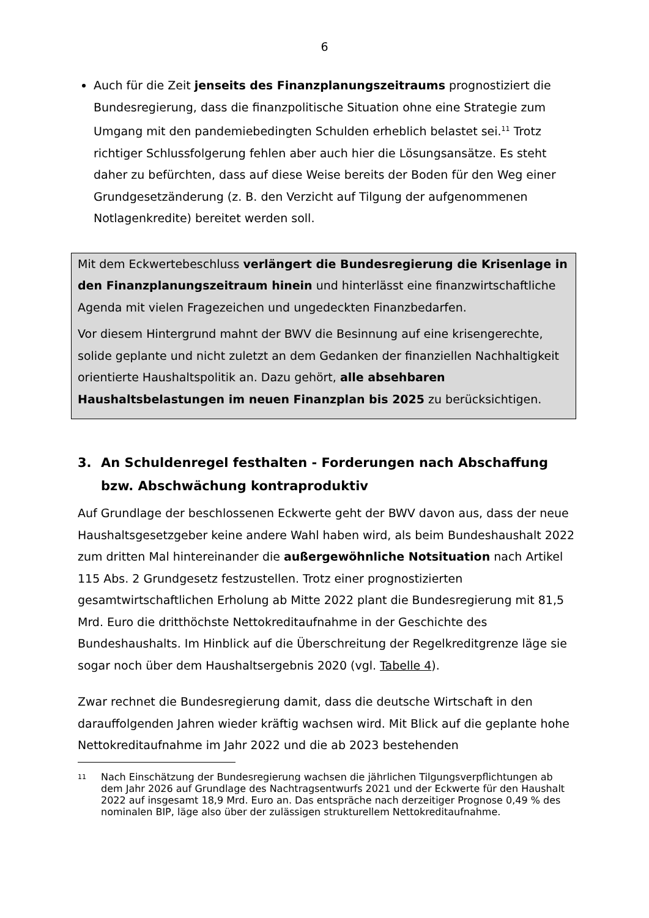6
Auch für die Zeit jenseits des Finanzplanungszeitraums prognostiziert die Bundesregierung, dass die finanzpolitische Situation ohne eine Strategie zum Umgang mit den pandemiebedingten Schulden erheblich belastet sei.<sup>11</sup> Trotz richtiger Schlussfolgerung fehlen aber auch hier die Lösungsansätze. Es steht daher zu befürchten, dass auf diese Weise bereits der Boden für den Weg einer Grundgesetzänderung (z. B. den Verzicht auf Tilgung der aufgenommenen Notlagenkredite) bereitet werden soll.
Mit dem Eckwertebeschluss verlängert die Bundesregierung die Krisenlage in den Finanzplanungszeitraum hinein und hinterlässt eine finanzwirtschaftliche Agenda mit vielen Fragezeichen und ungedeckten Finanzbedarfen.
Vor diesem Hintergrund mahnt der BWV die Besinnung auf eine krisengerechte, solide geplante und nicht zuletzt an dem Gedanken der finanziellen Nachhaltigkeit orientierte Haushaltspolitik an. Dazu gehört, alle absehbaren Haushaltsbelastungen im neuen Finanzplan bis 2025 zu berücksichtigen.
3. An Schuldenregel festhalten - Forderungen nach Abschaffung bzw. Abschwächung kontraproduktiv
Auf Grundlage der beschlossenen Eckwerte geht der BWV davon aus, dass der neue Haushaltsgesetzgeber keine andere Wahl haben wird, als beim Bundeshaushalt 2022 zum dritten Mal hintereinander die außergewöhnliche Notsituation nach Artikel 115 Abs. 2 Grundgesetz festzustellen. Trotz einer prognostizierten gesamtwirtschaftlichen Erholung ab Mitte 2022 plant die Bundesregierung mit 81,5 Mrd. Euro die dritthöchste Nettokreditaufnahme in der Geschichte des Bundeshaushalts. Im Hinblick auf die Überschreitung der Regelkreditgrenze läge sie sogar noch über dem Haushaltsergebnis 2020 (vgl. Tabelle 4).
Zwar rechnet die Bundesregierung damit, dass die deutsche Wirtschaft in den darauffolgenden Jahren wieder kräftig wachsen wird. Mit Blick auf die geplante hohe Nettokreditaufnahme im Jahr 2022 und die ab 2023 bestehenden
<sup>11</sup> Nach Einschätzung der Bundesregierung wachsen die jährlichen Tilgungsverpflichtungen ab dem Jahr 2026 auf Grundlage des Nachtragsentwurfs 2021 und der Eckwerte für den Haushalt 2022 auf insgesamt 18,9 Mrd. Euro an. Das entspräche nach derzeitiger Prognose 0,49 % des nominalen BIP, läge also über der zulässigen strukturellem Nettokreditaufnahme.